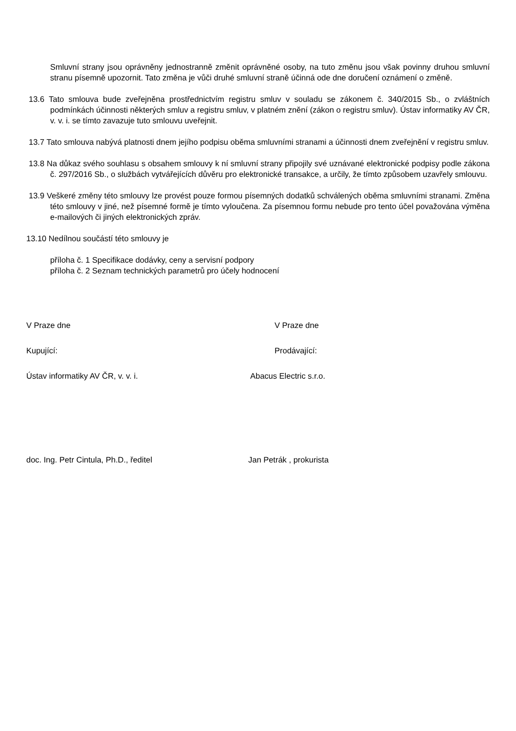Smluvní strany jsou oprávněny jednostranně změnit oprávněné osoby, na tuto změnu jsou však povinny druhou smluvní stranu písemně upozornit. Tato změna je vůči druhé smluvní straně účinná ode dne doručení oznámení o změně.
13.6 Tato smlouva bude zveřejněna prostřednictvím registru smluv v souladu se zákonem č. 340/2015 Sb., o zvláštních podmínkách účinnosti některých smluv a registru smluv, v platném znění (zákon o registru smluv). Ústav informatiky AV ČR, v. v. i. se tímto zavazuje tuto smlouvu uveřejnit.
13.7 Tato smlouva nabývá platnosti dnem jejího podpisu oběma smluvními stranami a účinnosti dnem zveřejnění v registru smluv.
13.8 Na důkaz svého souhlasu s obsahem smlouvy k ní smluvní strany připojily své uznávané elektronické podpisy podle zákona č. 297/2016 Sb., o službách vytvářejících důvěru pro elektronické transakce, a určily, že tímto způsobem uzavřely smlouvu.
13.9 Veškeré změny této smlouvy lze provést pouze formou písemných dodatků schválených oběma smluvními stranami. Změna této smlouvy v jiné, než písemné formě je tímto vyloučena. Za písemnou formu nebude pro tento účel považována výměna e-mailových či jiných elektronických zpráv.
13.10 Nedílnou součástí této smlouvy je
příloha č. 1 Specifikace dodávky, ceny a servisní podpory
příloha č. 2 Seznam technických parametrů pro účely hodnocení
V Praze dne V Praze dne
Kupující: Prodávající:
Ústav informatiky AV ČR, v. v. i. Abacus Electric s.r.o.
doc. Ing. Petr Cintula, Ph.D., ředitel Jan Petrák , prokurista